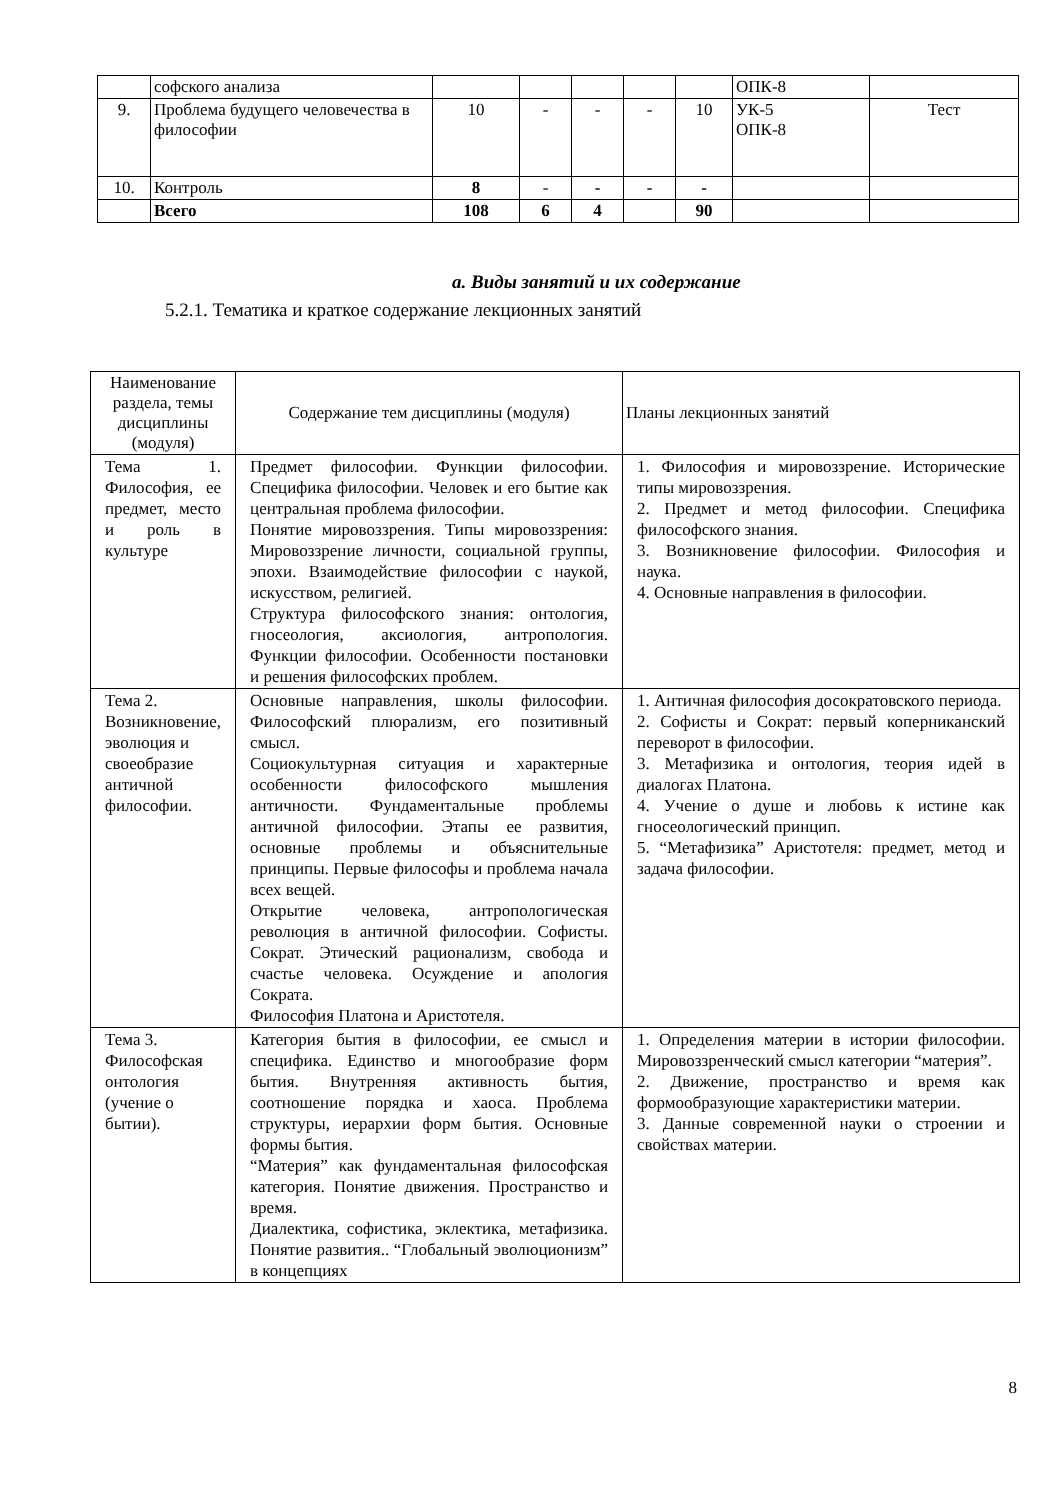| | софского анализа | | | | | | ОПК-8 | |
| 9. | Проблема будущего человечества в философии | 10 | - | - | - | 10 | УК-5 ОПК-8 | Тест |
| 10. | Контроль | 8 | - | - | - | - | | |
| | Всего | 108 | 6 | 4 | | 90 | | |
a. Виды занятий и их содержание
5.2.1. Тематика и краткое содержание лекционных занятий
| Наименование раздела, темы дисциплины (модуля) | Содержание тем дисциплины (модуля) | Планы лекционных занятий |
| --- | --- | --- |
| Тема 1. Философия, ее предмет, место и роль в культуре | Предмет философии. Функции философии. Специфика философии. Человек и его бытие как центральная проблема философии. Понятие мировоззрения. Типы мировоззрения: Мировоззрение личности, социальной группы, эпохи. Взаимодействие философии с наукой, искусством, религией. Структура философского знания: онтология, гносеология, аксиология, антропология. Функции философии. Особенности постановки и решения философских проблем. | 1. Философия и мировоззрение. Исторические типы мировоззрения. 2. Предмет и метод философии. Специфика философского знания. 3. Возникновение философии. Философия и наука. 4. Основные направления в философии. |
| Тема 2. Возникновение, эволюция и своеобразие античной философии. | Основные направления, школы философии. Философский плюрализм, его позитивный смысл. Социокультурная ситуация и характерные особенности философского мышления античности. Фундаментальные проблемы античной философии. Этапы ее развития, основные проблемы и объяснительные принципы. Первые философы и проблема начала всех вещей. Открытие человека, антропологическая революция в античной философии. Софисты. Сократ. Этический рационализм, свобода и счастье человека. Осуждение и апология Сократа. Философия Платона и Аристотеля. | 1. Античная философия досократовского периода. 2. Софисты и Сократ: первый коперниканский переворот в философии. 3. Метафизика и онтология, теория идей в диалогах Платона. 4. Учение о душе и любовь к истине как гносеологический принцип. 5. “Метафизика” Аристотеля: предмет, метод и задача философии. |
| Тема 3. Философская онтология (учение о бытии). | Категория бытия в философии, ее смысл и специфика. Единство и многообразие форм бытия. Внутренняя активность бытия, соотношение порядка и хаоса. Проблема структуры, иерархии форм бытия. Основные формы бытия. “Материя” как фундаментальная философская категория. Понятие движения. Пространство и время. Диалектика, софистика, эклектика, метафизика. Понятие развития.. “Глобальный эволюционизм” в концепциях | 1. Определения материи в истории философии. Мировоззренческий смысл категории “материя”. 2. Движение, пространство и время как формообразующие характеристики материи. 3. Данные современной науки о строении и свойствах материи. |
8